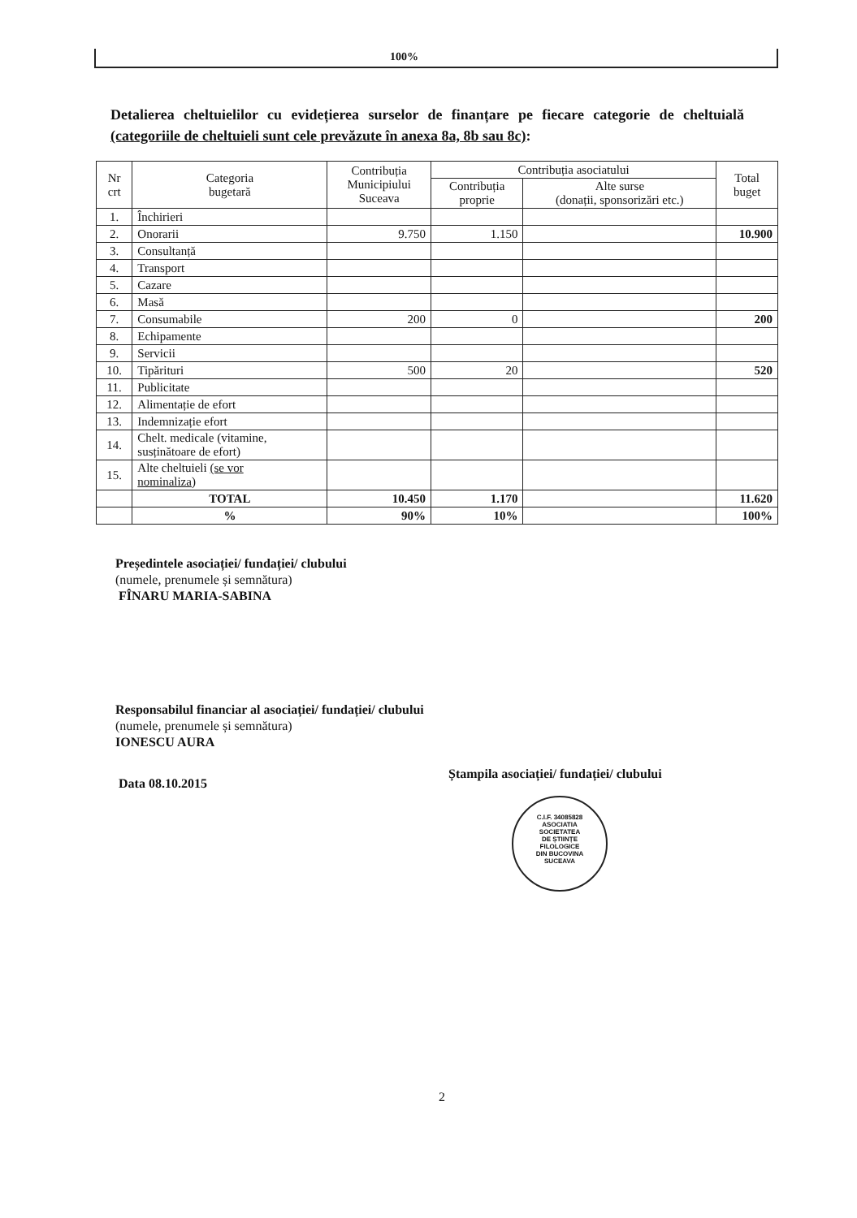100%
Detalierea cheltuielilor cu evidețierea surselor de finanțare pe fiecare categorie de cheltuială (categoriile de cheltuieli sunt cele prevăzute în anexa 8a, 8b sau 8c):
| Nr crt | Categoria bugetară | Contribuția Municipiului Suceava | Contribuția asociatului | | Total buget |
| --- | --- | --- | --- | --- | --- |
| | | | Contribuția proprie | Alte surse (donații, sponsorizări etc.) | |
| 1. | Închirieri | | | | |
| 2. | Onorarii | 9.750 | 1.150 | | 10.900 |
| 3. | Consultanță | | | | |
| 4. | Transport | | | | |
| 5. | Cazare | | | | |
| 6. | Masă | | | | |
| 7. | Consumabile | 200 | 0 | | 200 |
| 8. | Echipamente | | | | |
| 9. | Servicii | | | | |
| 10. | Tipărituri | 500 | 20 | | 520 |
| 11. | Publicitate | | | | |
| 12. | Alimentație de efort | | | | |
| 13. | Indemnizație efort | | | | |
| 14. | Chelt. medicale (vitamine, susținătoare de efort) | | | | |
| 15. | Alte cheltuieli (se vor nominaliza ) | | | | |
| | TOTAL | 10.450 | 1.170 | | 11.620 |
| | % | 90% | 10% | | 100% |
Președintele asociației/ fundației/ clubului
(numele, prenumele și semnătura)
FÎNARU MARIA-SABINA
Responsabilul financiar al asociației/ fundației/ clubului
(numele, prenumele și semnătura)
IONESCU AURA
Data 08.10.2015
Ștampila asociației/ fundației/ clubului
C.I.F. 34085828
ASOCIATIA
SOCIETATEA
DE ȘTIINȚE
FILOLOGICE
DIN BUCOVINA
SUCEAVA
2